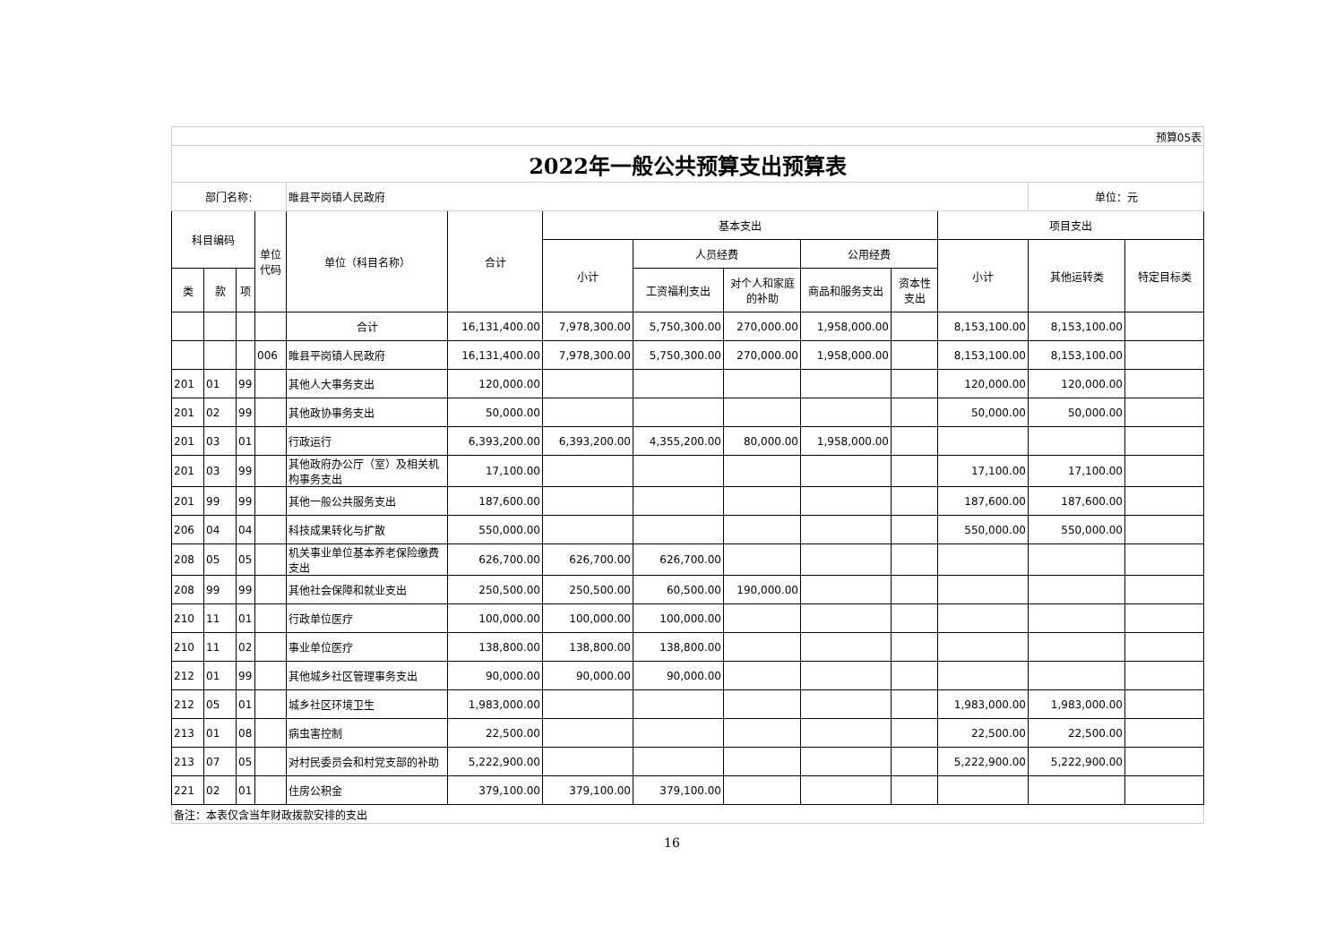| 预算05表 | | | | | | | | | | | | | |
| 2022年一般公共预算支出预算表 | | | | | | | | | | | | | |
| 部门名称: | | | | 睢县平岗镇人民政府 | | | | | | | | 单位：元 | |
| 科目编码 | | | 单位代码 | 单位（科目名称） | 合计 | 基本支出 | | | | | 项目支出 | | |
| | | | | | | 小计 | 人员经费 | | 公用经费 | | 小计 | 其他运转类 | 特定目标类 |
| 类 | 款 | 项 | | | | | 工资福利支出 | 对个人和家庭的补助 | 商品和服务支出 | 资本性支出 | | | |
| | | | | 合计 | 16,131,400.00 | 7,978,300.00 | 5,750,300.00 | 270,000.00 | 1,958,000.00 | | 8,153,100.00 | 8,153,100.00 | |
| | | | 006 | 睢县平岗镇人民政府 | 16,131,400.00 | 7,978,300.00 | 5,750,300.00 | 270,000.00 | 1,958,000.00 | | 8,153,100.00 | 8,153,100.00 | |
| 201 | 01 | 99 | | 其他人大事务支出 | 120,000.00 | | | | | | 120,000.00 | 120,000.00 | |
| 201 | 02 | 99 | | 其他政协事务支出 | 50,000.00 | | | | | | 50,000.00 | 50,000.00 | |
| 201 | 03 | 01 | | 行政运行 | 6,393,200.00 | 6,393,200.00 | 4,355,200.00 | 80,000.00 | 1,958,000.00 | | | | |
| 201 | 03 | 99 | | 其他政府办公厅（室）及相关机构事务支出 | 17,100.00 | | | | | | 17,100.00 | 17,100.00 | |
| 201 | 99 | 99 | | 其他一般公共服务支出 | 187,600.00 | | | | | | 187,600.00 | 187,600.00 | |
| 206 | 04 | 04 | | 科技成果转化与扩散 | 550,000.00 | | | | | | 550,000.00 | 550,000.00 | |
| 208 | 05 | 05 | | 机关事业单位基本养老保险缴费支出 | 626,700.00 | 626,700.00 | 626,700.00 | | | | | | |
| 208 | 99 | 99 | | 其他社会保障和就业支出 | 250,500.00 | 250,500.00 | 60,500.00 | 190,000.00 | | | | | |
| 210 | 11 | 01 | | 行政单位医疗 | 100,000.00 | 100,000.00 | 100,000.00 | | | | | | |
| 210 | 11 | 02 | | 事业单位医疗 | 138,800.00 | 138,800.00 | 138,800.00 | | | | | | |
| 212 | 01 | 99 | | 其他城乡社区管理事务支出 | 90,000.00 | 90,000.00 | 90,000.00 | | | | | | |
| 212 | 05 | 01 | | 城乡社区环境卫生 | 1,983,000.00 | | | | | | 1,983,000.00 | 1,983,000.00 | |
| 213 | 01 | 08 | | 病虫害控制 | 22,500.00 | | | | | | 22,500.00 | 22,500.00 | |
| 213 | 07 | 05 | | 对村民委员会和村党支部的补助 | 5,222,900.00 | | | | | | 5,222,900.00 | 5,222,900.00 | |
| 221 | 02 | 01 | | 住房公积金 | 379,100.00 | 379,100.00 | 379,100.00 | | | | | | |
| 备注：本表仅含当年财政拨款安排的支出 | | | | | | | | | | | | | |
16